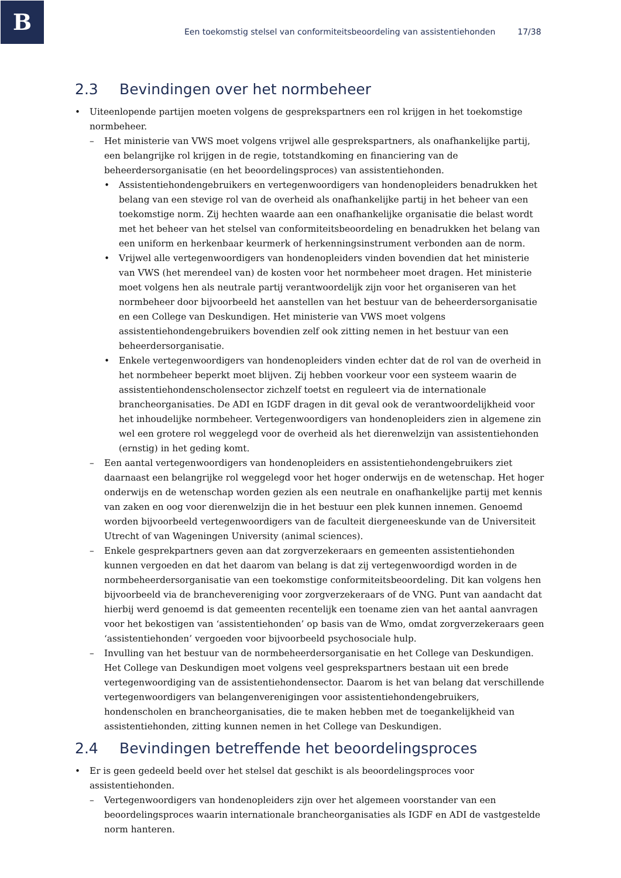B
Een toekomstig stelsel van conformiteitsbeoordeling van assistentiehonden 17/38
2.3 Bevindingen over het normbeheer
• Uiteenlopende partijen moeten volgens de gesprekspartners een rol krijgen in het toekomstige normbeheer.
– Het ministerie van VWS moet volgens vrijwel alle gesprekspartners, als onafhankelijke partij, een belangrijke rol krijgen in de regie, totstandkoming en financiering van de beheerdersorganisatie (en het beoordelingsproces) van assistentiehonden.
• Assistentiehondengebruikers en vertegenwoordigers van hondenopleiders benadrukken het belang van een stevige rol van de overheid als onafhankelijke partij in het beheer van een toekomstige norm. Zij hechten waarde aan een onafhankelijke organisatie die belast wordt met het beheer van het stelsel van conformiteitsbeoordeling en benadrukken het belang van een uniform en herkenbaar keurmerk of herkenningsinstrument verbonden aan de norm.
• Vrijwel alle vertegenwoordigers van hondenopleiders vinden bovendien dat het ministerie van VWS (het merendeel van) de kosten voor het normbeheer moet dragen. Het ministerie moet volgens hen als neutrale partij verantwoordelijk zijn voor het organiseren van het normbeheer door bijvoorbeeld het aanstellen van het bestuur van de beheerdersorganisatie en een College van Deskundigen. Het ministerie van VWS moet volgens assistentiehondengebruikers bovendien zelf ook zitting nemen in het bestuur van een beheerdersorganisatie.
• Enkele vertegenwoordigers van hondenopleiders vinden echter dat de rol van de overheid in het normbeheer beperkt moet blijven. Zij hebben voorkeur voor een systeem waarin de assistentiehondenscholensector zichzelf toetst en reguleert via de internationale brancheorganisaties. De ADI en IGDF dragen in dit geval ook de verantwoordelijkheid voor het inhoudelijke normbeheer. Vertegenwoordigers van hondenopleiders zien in algemene zin wel een grotere rol weggelegd voor de overheid als het dierenwelzijn van assistentiehonden (ernstig) in het geding komt.
– Een aantal vertegenwoordigers van hondenopleiders en assistentiehondengebruikers ziet daarnaast een belangrijke rol weggelegd voor het hoger onderwijs en de wetenschap. Het hoger onderwijs en de wetenschap worden gezien als een neutrale en onafhankelijke partij met kennis van zaken en oog voor dierenwelzijn die in het bestuur een plek kunnen innemen. Genoemd worden bijvoorbeeld vertegenwoordigers van de faculteit diergeneeskunde van de Universiteit Utrecht of van Wageningen University (animal sciences).
– Enkele gesprekpartners geven aan dat zorgverzekeraars en gemeenten assistentiehonden kunnen vergoeden en dat het daarom van belang is dat zij vertegenwoordigd worden in de normbeheerdersorganisatie van een toekomstige conformiteitsbeoordeling. Dit kan volgens hen bijvoorbeeld via de branchevereniging voor zorgverzekeraars of de VNG. Punt van aandacht dat hierbij werd genoemd is dat gemeenten recentelijk een toename zien van het aantal aanvragen voor het bekostigen van ‘assistentiehonden’ op basis van de Wmo, omdat zorgverzekeraars geen ‘assistentiehonden’ vergoeden voor bijvoorbeeld psychosociale hulp.
– Invulling van het bestuur van de normbeheerdersorganisatie en het College van Deskundigen. Het College van Deskundigen moet volgens veel gesprekspartners bestaan uit een brede vertegenwoordiging van de assistentiehondensector. Daarom is het van belang dat verschillende vertegenwoordigers van belangenverenigingen voor assistentiehondengebruikers, hondenscholen en brancheorganisaties, die te maken hebben met de toegankelijkheid van assistentiehonden, zitting kunnen nemen in het College van Deskundigen.
2.4 Bevindingen betreffende het beoordelingsproces
• Er is geen gedeeld beeld over het stelsel dat geschikt is als beoordelingsproces voor assistentiehonden.
– Vertegenwoordigers van hondenopleiders zijn over het algemeen voorstander van een beoordelingsproces waarin internationale brancheorganisaties als IGDF en ADI de vastgestelde norm hanteren.